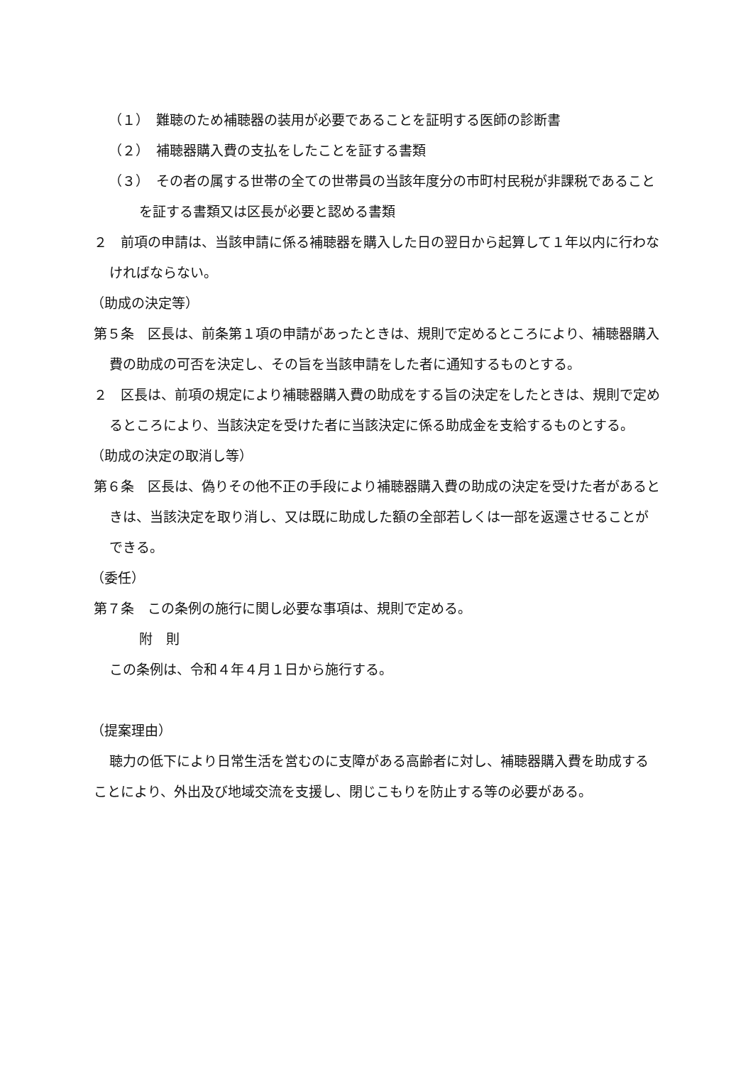（１）　難聴のため補聴器の装用が必要であることを証明する医師の診断書
（２）　補聴器購入費の支払をしたことを証する書類
（３）　その者の属する世帯の全ての世帯員の当該年度分の市町村民税が非課税であることを証する書類又は区長が必要と認める書類
２　前項の申請は、当該申請に係る補聴器を購入した日の翌日から起算して１年以内に行わなければならない。
（助成の決定等）
第５条　区長は、前条第１項の申請があったときは、規則で定めるところにより、補聴器購入費の助成の可否を決定し、その旨を当該申請をした者に通知するものとする。
２　区長は、前項の規定により補聴器購入費の助成をする旨の決定をしたときは、規則で定めるところにより、当該決定を受けた者に当該決定に係る助成金を支給するものとする。
（助成の決定の取消し等）
第６条　区長は、偽りその他不正の手段により補聴器購入費の助成の決定を受けた者があるときは、当該決定を取り消し、又は既に助成した額の全部若しくは一部を返還させることができる。
（委任）
第７条　この条例の施行に関し必要な事項は、規則で定める。
附　則
この条例は、令和４年４月１日から施行する。
（提案理由）
聴力の低下により日常生活を営むのに支障がある高齢者に対し、補聴器購入費を助成することにより、外出及び地域交流を支援し、閉じこもりを防止する等の必要がある。